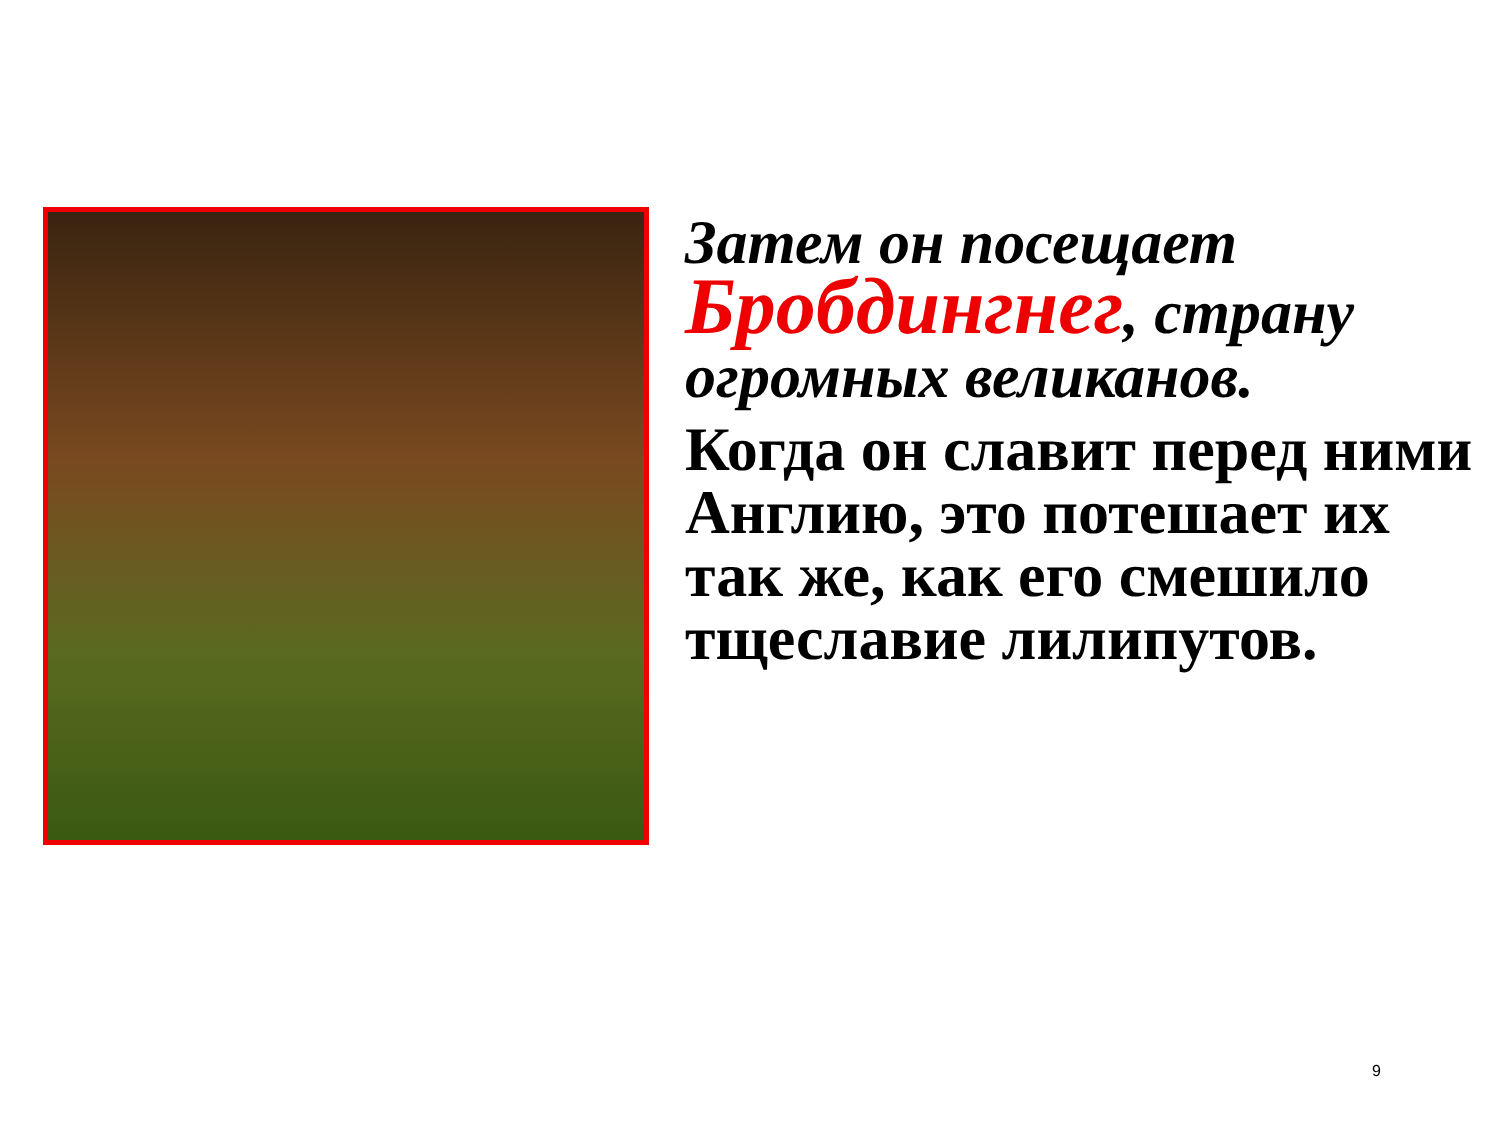Затем он посещает Бробдингнег, страну огромных великанов.
Когда он славит перед ними Англию, это потешает их так же, как его смешило тщеславие лилипутов.
9